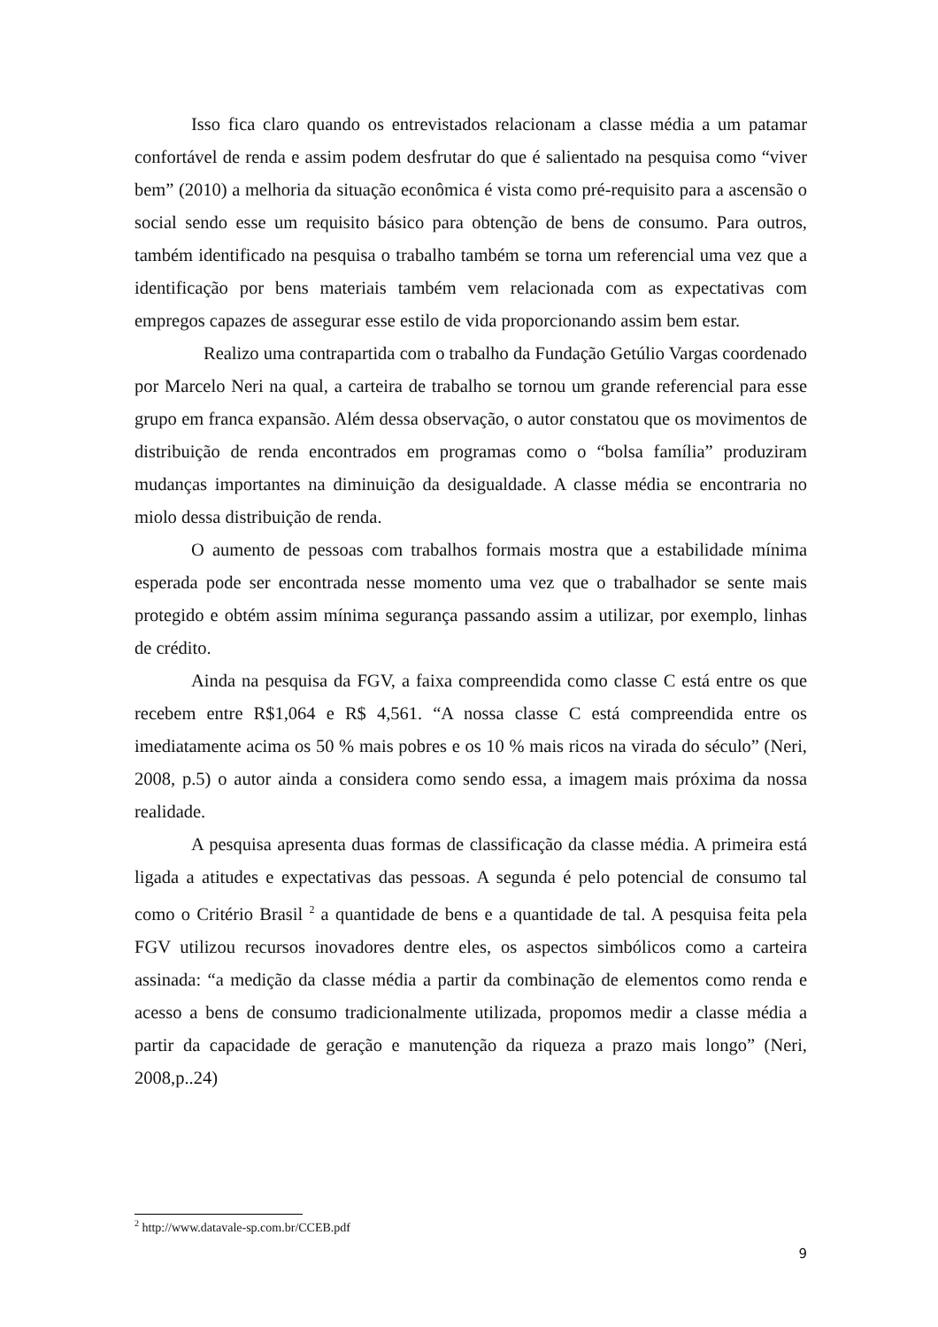Isso fica claro quando os entrevistados relacionam a classe média a um patamar confortável de renda e assim podem desfrutar do que é salientado na pesquisa como “viver bem” (2010) a melhoria da situação econômica é vista como pré-requisito para a ascensão o social sendo esse um requisito básico para obtenção de bens de consumo. Para outros, também identificado na pesquisa o trabalho também se torna um referencial uma vez que a identificação por bens materiais também vem relacionada com as expectativas com empregos capazes de assegurar esse estilo de vida proporcionando assim bem estar.
Realizo uma contrapartida com o trabalho da Fundação Getúlio Vargas coordenado por Marcelo Neri na qual, a carteira de trabalho se tornou um grande referencial para esse grupo em franca expansão. Além dessa observação, o autor constatou que os movimentos de distribuição de renda encontrados em programas como o “bolsa família” produziram mudanças importantes na diminuição da desigualdade. A classe média se encontraria no miolo dessa distribuição de renda.
O aumento de pessoas com trabalhos formais mostra que a estabilidade mínima esperada pode ser encontrada nesse momento uma vez que o trabalhador se sente mais protegido e obtém assim mínima segurança passando assim a utilizar, por exemplo, linhas de crédito.
Ainda na pesquisa da FGV, a faixa compreendida como classe C está entre os que recebem entre R$1,064 e R$ 4,561. “A nossa classe C está compreendida entre os imediatamente acima os 50 % mais pobres e os 10 % mais ricos na virada do século” (Neri, 2008, p.5) o autor ainda a considera como sendo essa, a imagem mais próxima da nossa realidade.
A pesquisa apresenta duas formas de classificação da classe média. A primeira está ligada a atitudes e expectativas das pessoas. A segunda é pelo potencial de consumo tal como o Critério Brasil <sup>2</sup> a quantidade de bens e a quantidade de tal. A pesquisa feita pela FGV utilizou recursos inovadores dentre eles, os aspectos simbólicos como a carteira assinada: “a medição da classe média a partir da combinação de elementos como renda e acesso a bens de consumo tradicionalmente utilizada, propomos medir a classe média a partir da capacidade de geração e manutenção da riqueza a prazo mais longo” (Neri, 2008,p..24)
<sup>2</sup> http://www.datavale-sp.com.br/CCEB.pdf
9